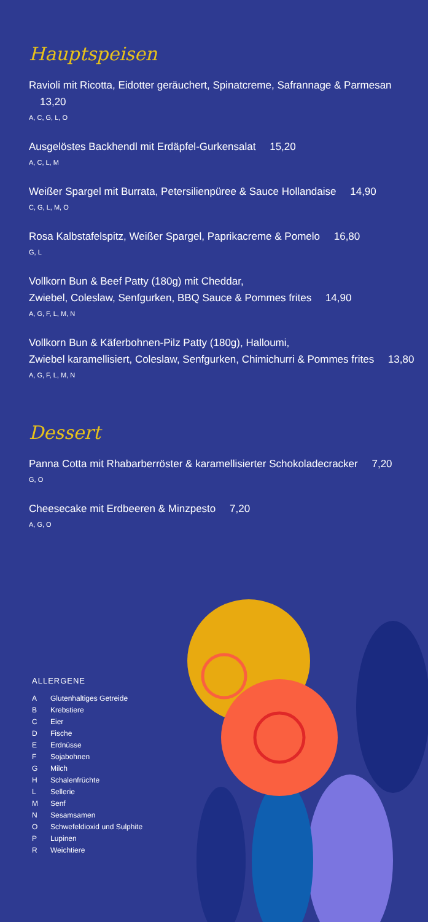Hauptspeisen
Ravioli mit Ricotta, Eidotter geräuchert, Spinatcreme, Safrannage & Parmesan 13,20
A, C, G, L, O
Ausgelöstes Backhendl mit Erdäpfel-Gurkensalat 15,20
A, C, L, M
Weißer Spargel mit Burrata, Petersilienpüree & Sauce Hollandaise 14,90
C, G, L, M, O
Rosa Kalbstafelspitz, Weißer Spargel, Paprikacreme & Pomelo 16,80
G, L
Vollkorn Bun & Beef Patty (180g) mit Cheddar,
Zwiebel, Coleslaw, Senfgurken, BBQ Sauce & Pommes frites 14,90
A, G, F, L, M, N
Vollkorn Bun & Käferbohnen-Pilz Patty (180g), Halloumi,
Zwiebel karamellisiert, Coleslaw, Senfgurken, Chimichurri & Pommes frites 13,80
A, G, F, L, M, N
Dessert
Panna Cotta mit Rhabarberröster & karamellisierter Schokoladecracker 7,20
G, O
Cheesecake mit Erdbeeren & Minzpesto 7,20
A, G, O
ALLERGENE
A Glutenhaltiges Getreide
B Krebstiere
C Eier
D Fische
E Erdnüsse
F Sojabohnen
G Milch
H Schalenfrüchte
L Sellerie
M Senf
N Sesamsamen
O Schwefeldioxid und Sulphite
P Lupinen
R Weichtiere